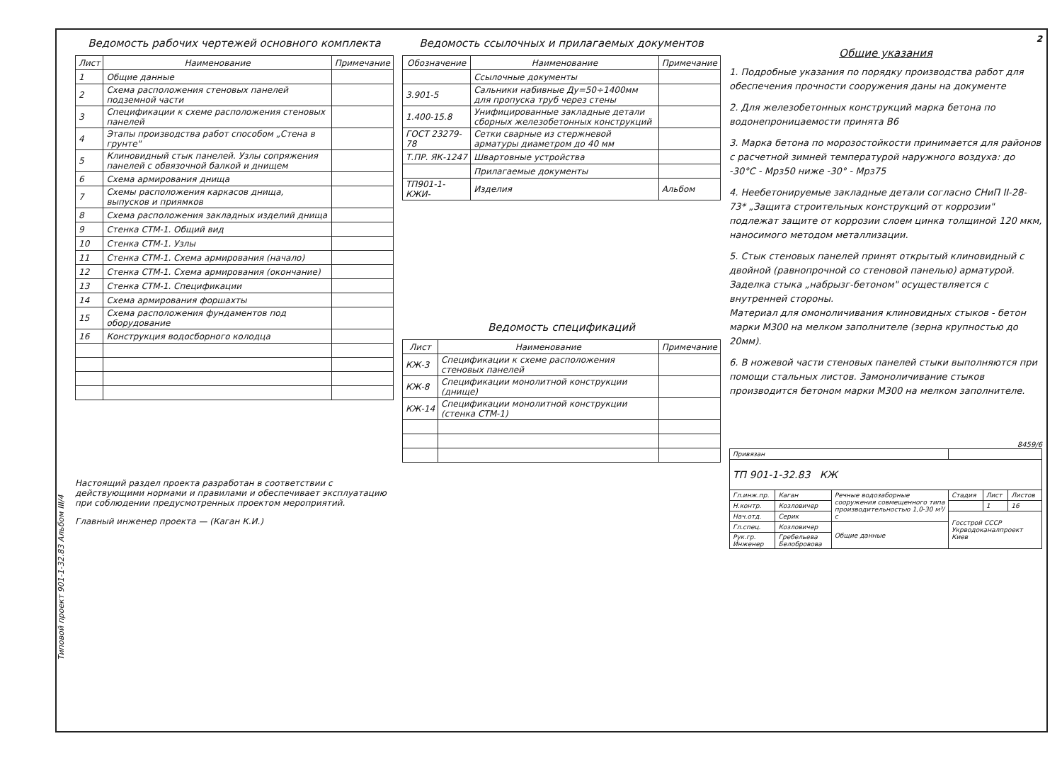Типовой проект 901-1-32.83 Альбом III/4
Ведомость рабочих чертежей основного комплекта
| Лист | Наименование | Примечание |
| --- | --- | --- |
| 1 | Общие данные | |
| 2 | Схема расположения стеновых панелей подземной части | |
| 3 | Спецификации к схеме расположения стеновых панелей | |
| 4 | Этапы производства работ способом „Стена в грунте" | |
| 5 | Клиновидный стык панелей. Узлы сопряжения панелей с обвязочной балкой и днищем | |
| 6 | Схема армирования днища | |
| 7 | Схемы расположения каркасов днища, выпусков и приямков | |
| 8 | Схема расположения закладных изделий днища | |
| 9 | Стенка СТМ-1. Общий вид | |
| 10 | Стенка СТМ-1. Узлы | |
| 11 | Стенка СТМ-1. Схема армирования (начало) | |
| 12 | Стенка СТМ-1. Схема армирования (окончание) | |
| 13 | Стенка СТМ-1. Спецификации | |
| 14 | Схема армирования форшахты | |
| 15 | Схема расположения фундаментов под оборудование | |
| 16 | Конструкция водосборного колодца | |
Настоящий раздел проекта разработан в соответствии с действующими нормами и правилами и обеспечивает эксплуатацию при соблюдении предусмотренных проектом мероприятий.
Главный инженер проекта — (Каган К.И.)
Ведомость ссылочных и прилагаемых документов
| Обозначение | Наименование | Примечание |
| --- | --- | --- |
| | Ссылочные документы | |
| 3.901-5 | Сальники набивные Ду=50÷1400мм для пропуска труб через стены | |
| 1.400-15.8 | Унифицированные закладные детали сборных железобетонных конструкций | |
| ГОСТ 23279-78 | Сетки сварные из стержневой арматуры диаметром до 40 мм | |
| Т.ПР. ЯК-1247 | Швартовные устройства | |
| | Прилагаемые документы | |
| ТП901-1- КЖИ- | Изделия | Альбом |
Ведомость спецификаций
| Лист | Наименование | Примечание |
| --- | --- | --- |
| КЖ-3 | Спецификации к схеме расположения стеновых панелей | |
| КЖ-8 | Спецификации монолитной конструкции (днище) | |
| КЖ-14 | Спецификации монолитной конструкции (стенка СТМ-1) | |
2
Общие указания
1. Подробные указания по порядку производства работ для обеспечения прочности сооружения даны на документе
2. Для железобетонных конструкций марка бетона по водонепроницаемости принята В6
3. Марка бетона по морозостойкости принимается для районов с расчетной зимней температурой наружного воздуха: до -30°С - Мрз50 ниже -30° - Мрз75
4. Неебетонируемые закладные детали согласно СНиП II-28-73* „Защита строительных конструкций от коррозии" подлежат защите от коррозии слоем цинка толщиной 120 мкм, наносимого методом металлизации.
5. Стык стеновых панелей принят открытый клиновидный с двойной (равнопрочной со стеновой панелью) арматурой.
Заделка стыка „набрызг-бетоном" осуществляется с внутренней стороны.
Материал для омоноличивания клиновидных стыков - бетон марки М300 на мелком заполнителе (зерна крупностью до 20мм).
6. В ножевой части стеновых панелей стыки выполняются при помощи стальных листов. Замоноличивание стыков производится бетоном марки М300 на мелком заполнителе.
8459/6
| Привязан | | | | | |
| ТП 901-1-32.83 КЖ | | | | | |
| Гл.инж.пр. | Каган | Речные водозаборные сооружения совмещенного типа производительностью 1,0-30 м³/с | Стадия | Лист | Листов |
| Н.контр. | Козловичер | | | 1 | 16 |
| Нач.отд. | Серик | | Госстрой СССР Укрводоканалпроект Киев | | |
| Гл.спец. | Козловичер | Общие данные | | | |
| Рук.гр. Инженер | Гребельева Белобровова | | | | |